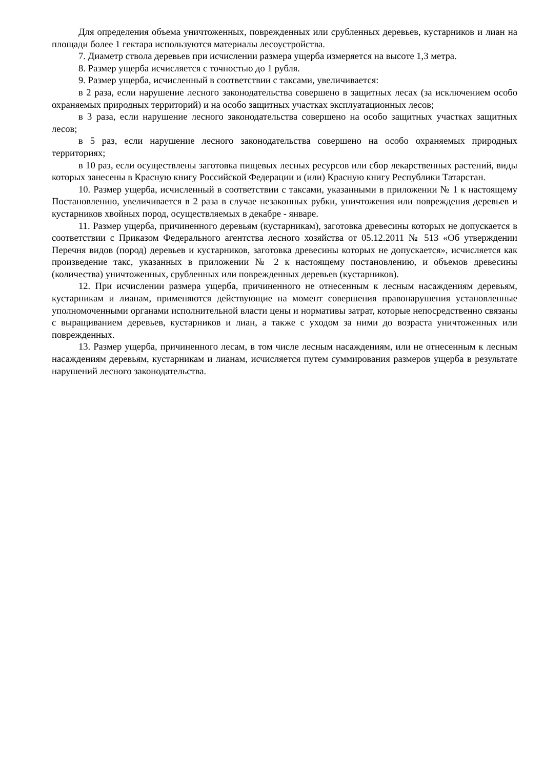Для определения объема уничтоженных, поврежденных или срубленных деревьев, кустарников и лиан на площади более 1 гектара используются материалы лесоустройства.
7. Диаметр ствола деревьев при исчислении размера ущерба измеряется на высоте 1,3 метра.
8. Размер ущерба исчисляется с точностью до 1 рубля.
9. Размер ущерба, исчисленный в соответствии с таксами, увеличивается:
в 2 раза, если нарушение лесного законодательства совершено в защитных лесах (за исключением особо охраняемых природных территорий) и на особо защитных участках эксплуатационных лесов;
в 3 раза, если нарушение лесного законодательства совершено на особо защитных участках защитных лесов;
в 5 раз, если нарушение лесного законодательства совершено на особо охраняемых природных территориях;
в 10 раз, если осуществлены заготовка пищевых лесных ресурсов или сбор лекарственных растений, виды которых занесены в Красную книгу Российской Федерации и (или) Красную книгу Республики Татарстан.
10. Размер ущерба, исчисленный в соответствии с таксами, указанными в приложении № 1 к настоящему Постановлению, увеличивается в 2 раза в случае незаконных рубки, уничтожения или повреждения деревьев и кустарников хвойных пород, осуществляемых в декабре - январе.
11. Размер ущерба, причиненного деревьям (кустарникам), заготовка древесины которых не допускается в соответствии с Приказом Федерального агентства лесного хозяйства от 05.12.2011 № 513 «Об утверждении Перечня видов (пород) деревьев и кустарников, заготовка древесины которых не допускается», исчисляется как произведение такс, указанных в приложении № 2 к настоящему постановлению, и объемов древесины (количества) уничтоженных, срубленных или поврежденных деревьев (кустарников).
12. При исчислении размера ущерба, причиненного не отнесенным к лесным насаждениям деревьям, кустарникам и лианам, применяются действующие на момент совершения правонарушения установленные уполномоченными органами исполнительной власти цены и нормативы затрат, которые непосредственно связаны с выращиванием деревьев, кустарников и лиан, а также с уходом за ними до возраста уничтоженных или поврежденных.
13. Размер ущерба, причиненного лесам, в том числе лесным насаждениям, или не отнесенным к лесным насаждениям деревьям, кустарникам и лианам, исчисляется путем суммирования размеров ущерба в результате нарушений лесного законодательства.